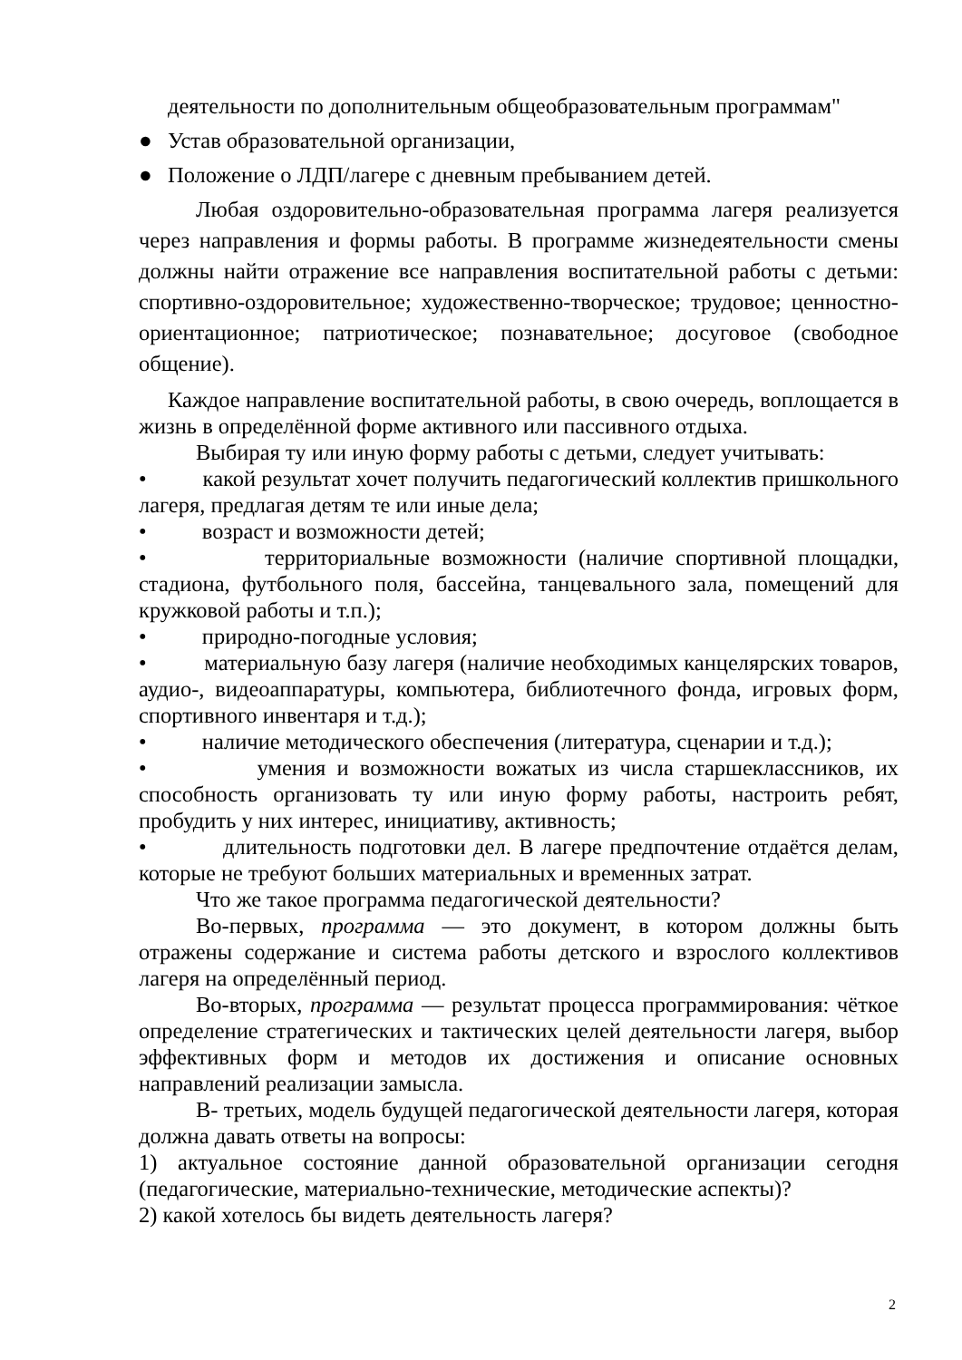деятельности по дополнительным общеобразовательным программам"
● Устав образовательной организации,
● Положение о ЛДП/лагере с дневным пребыванием детей.
Любая оздоровительно-образовательная программа лагеря реализуется через направления и формы работы. В программе жизнедеятельности смены должны найти отражение все направления воспитательной работы с детьми: спортивно-оздоровительное; художественно-творческое; трудовое; ценностно-ориентационное; патриотическое; познавательное; досуговое (свободное общение).
Каждое направление воспитательной работы, в свою очередь, воплощается в жизнь в определённой форме активного или пассивного отдыха.
Выбирая ту или иную форму работы с детьми, следует учитывать:
• какой результат хочет получить педагогический коллектив пришкольного лагеря, предлагая детям те или иные дела;
• возраст и возможности детей;
• территориальные возможности (наличие спортивной площадки, стадиона, футбольного поля, бассейна, танцевального зала, помещений для кружковой работы и т.п.);
• природно-погодные условия;
• материальную базу лагеря (наличие необходимых канцелярских товаров, аудио-, видеоаппаратуры, компьютера, библиотечного фонда, игровых форм, спортивного инвентаря и т.д.);
• наличие методического обеспечения (литература, сценарии и т.д.);
• умения и возможности вожатых из числа старшеклассников, их способность организовать ту или иную форму работы, настроить ребят, пробудить у них интерес, инициативу, активность;
• длительность подготовки дел. В лагере предпочтение отдаётся делам, которые не требуют больших материальных и временных затрат.
Что же такое программа педагогической деятельности?
Во-первых, программа — это документ, в котором должны быть отражены содержание и система работы детского и взрослого коллективов лагеря на определённый период.
Во-вторых, программа — результат процесса программирования: чёткое определение стратегических и тактических целей деятельности лагеря, выбор эффективных форм и методов их достижения и описание основных направлений реализации замысла.
В- третьих, модель будущей педагогической деятельности лагеря, которая должна давать ответы на вопросы:
1) актуальное состояние данной образовательной организации сегодня (педагогические, материально-технические, методические аспекты)?
2) какой хотелось бы видеть деятельность лагеря?
2